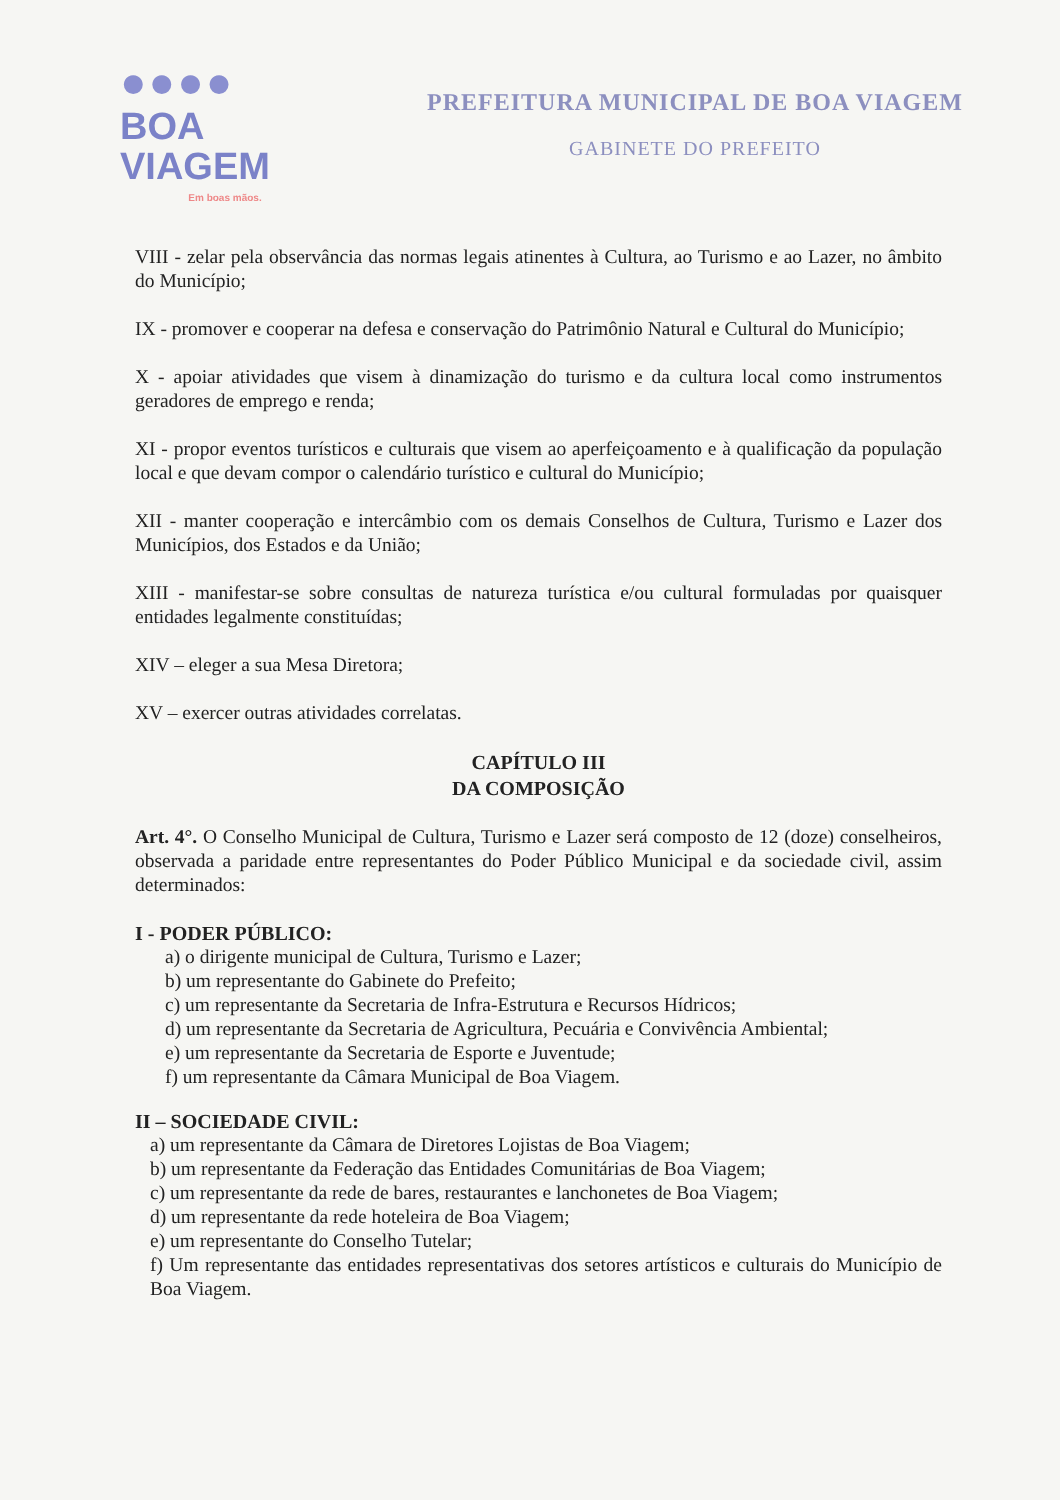●●●●
BOA VIAGEM
Em boas mãos.
PREFEITURA MUNICIPAL DE BOA VIAGEM
GABINETE DO PREFEITO
VIII - zelar pela observância das normas legais atinentes à Cultura, ao Turismo e ao Lazer, no âmbito do Município;
IX - promover e cooperar na defesa e conservação do Patrimônio Natural e Cultural do Município;
X - apoiar atividades que visem à dinamização do turismo e da cultura local como instrumentos geradores de emprego e renda;
XI - propor eventos turísticos e culturais que visem ao aperfeiçoamento e à qualificação da população local e que devam compor o calendário turístico e cultural do Município;
XII - manter cooperação e intercâmbio com os demais Conselhos de Cultura, Turismo e Lazer dos Municípios, dos Estados e da União;
XIII - manifestar-se sobre consultas de natureza turística e/ou cultural formuladas por quaisquer entidades legalmente constituídas;
XIV – eleger a sua Mesa Diretora;
XV – exercer outras atividades correlatas.
CAPÍTULO III
DA COMPOSIÇÃO
Art. 4°. O Conselho Municipal de Cultura, Turismo e Lazer será composto de 12 (doze) conselheiros, observada a paridade entre representantes do Poder Público Municipal e da sociedade civil, assim determinados:
I - PODER PÚBLICO:
a) o dirigente municipal de Cultura, Turismo e Lazer;
b) um representante do Gabinete do Prefeito;
c) um representante da Secretaria de Infra-Estrutura e Recursos Hídricos;
d) um representante da Secretaria de Agricultura, Pecuária e Convivência Ambiental;
e) um representante da Secretaria de Esporte e Juventude;
f) um representante da Câmara Municipal de Boa Viagem.
II – SOCIEDADE CIVIL:
a) um representante da Câmara de Diretores Lojistas de Boa Viagem;
b) um representante da Federação das Entidades Comunitárias de Boa Viagem;
c) um representante da rede de bares, restaurantes e lanchonetes de Boa Viagem;
d) um representante da rede hoteleira de Boa Viagem;
e) um representante do Conselho Tutelar;
f) Um representante das entidades representativas dos setores artísticos e culturais do Município de Boa Viagem.